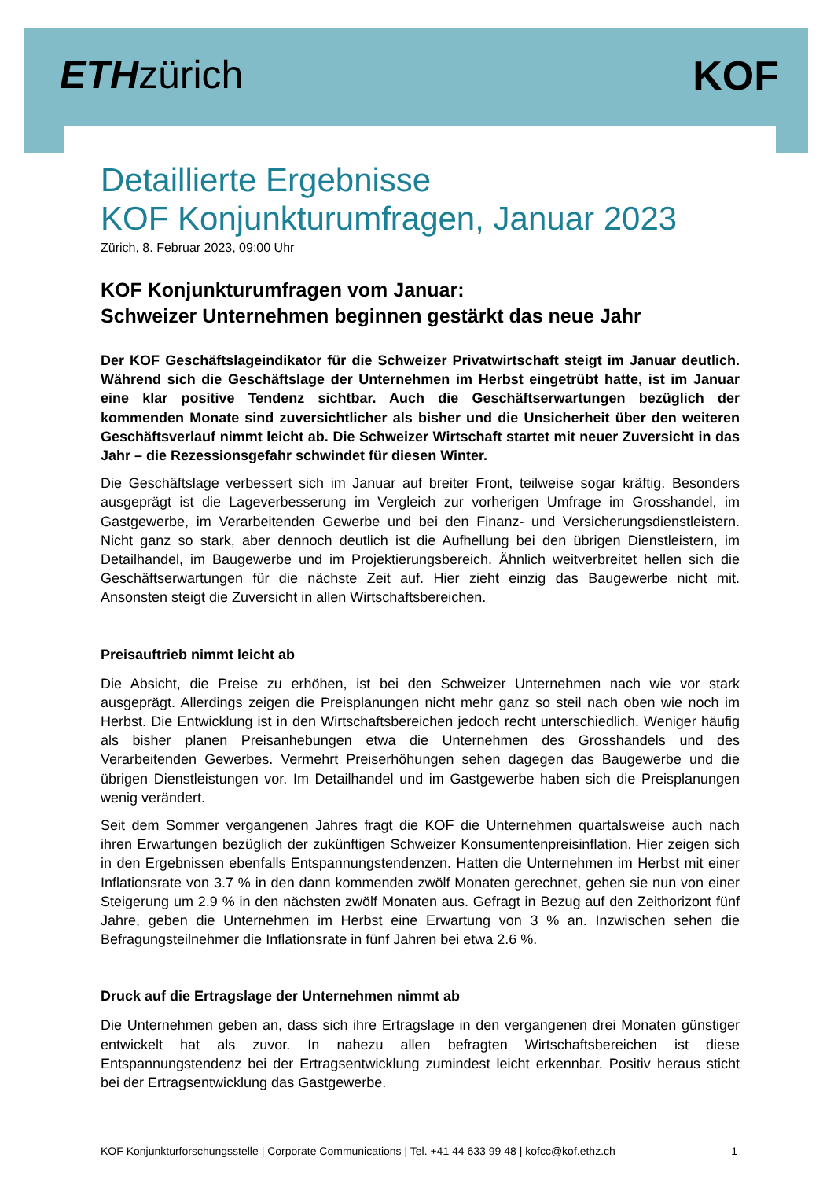ETHzürich KOF
Detaillierte Ergebnisse
KOF Konjunkturumfragen, Januar 2023
Zürich, 8. Februar 2023, 09:00 Uhr
KOF Konjunkturumfragen vom Januar:
Schweizer Unternehmen beginnen gestärkt das neue Jahr
Der KOF Geschäftslageindikator für die Schweizer Privatwirtschaft steigt im Januar deutlich. Während sich die Geschäftslage der Unternehmen im Herbst eingetrübt hatte, ist im Januar eine klar positive Tendenz sichtbar. Auch die Geschäftserwartungen bezüglich der kommenden Monate sind zuversichtlicher als bisher und die Unsicherheit über den weiteren Geschäftsverlauf nimmt leicht ab. Die Schweizer Wirtschaft startet mit neuer Zuversicht in das Jahr – die Rezessionsgefahr schwindet für diesen Winter.
Die Geschäftslage verbessert sich im Januar auf breiter Front, teilweise sogar kräftig. Besonders ausgeprägt ist die Lageverbesserung im Vergleich zur vorherigen Umfrage im Grosshandel, im Gastgewerbe, im Verarbeitenden Gewerbe und bei den Finanz- und Versicherungsdienstleistern. Nicht ganz so stark, aber dennoch deutlich ist die Aufhellung bei den übrigen Dienstleistern, im Detailhandel, im Baugewerbe und im Projektierungsbereich. Ähnlich weitverbreitet hellen sich die Geschäftserwartungen für die nächste Zeit auf. Hier zieht einzig das Baugewerbe nicht mit. Ansonsten steigt die Zuversicht in allen Wirtschaftsbereichen.
Preisauftrieb nimmt leicht ab
Die Absicht, die Preise zu erhöhen, ist bei den Schweizer Unternehmen nach wie vor stark ausgeprägt. Allerdings zeigen die Preisplanungen nicht mehr ganz so steil nach oben wie noch im Herbst. Die Entwicklung ist in den Wirtschaftsbereichen jedoch recht unterschiedlich. Weniger häufig als bisher planen Preisanhebungen etwa die Unternehmen des Grosshandels und des Verarbeitenden Gewerbes. Vermehrt Preiserhöhungen sehen dagegen das Baugewerbe und die übrigen Dienstleistungen vor. Im Detailhandel und im Gastgewerbe haben sich die Preisplanungen wenig verändert.
Seit dem Sommer vergangenen Jahres fragt die KOF die Unternehmen quartalsweise auch nach ihren Erwartungen bezüglich der zukünftigen Schweizer Konsumentenpreisinflation. Hier zeigen sich in den Ergebnissen ebenfalls Entspannungstendenzen. Hatten die Unternehmen im Herbst mit einer Inflationsrate von 3.7 % in den dann kommenden zwölf Monaten gerechnet, gehen sie nun von einer Steigerung um 2.9 % in den nächsten zwölf Monaten aus. Gefragt in Bezug auf den Zeithorizont fünf Jahre, geben die Unternehmen im Herbst eine Erwartung von 3 % an. Inzwischen sehen die Befragungsteilnehmer die Inflationsrate in fünf Jahren bei etwa 2.6 %.
Druck auf die Ertragslage der Unternehmen nimmt ab
Die Unternehmen geben an, dass sich ihre Ertragslage in den vergangenen drei Monaten günstiger entwickelt hat als zuvor. In nahezu allen befragten Wirtschaftsbereichen ist diese Entspannungstendenz bei der Ertragsentwicklung zumindest leicht erkennbar. Positiv heraus sticht bei der Ertragsentwicklung das Gastgewerbe.
KOF Konjunkturforschungsstelle | Corporate Communications | Tel. +41 44 633 99 48 | kofcc@kof.ethz.ch 1